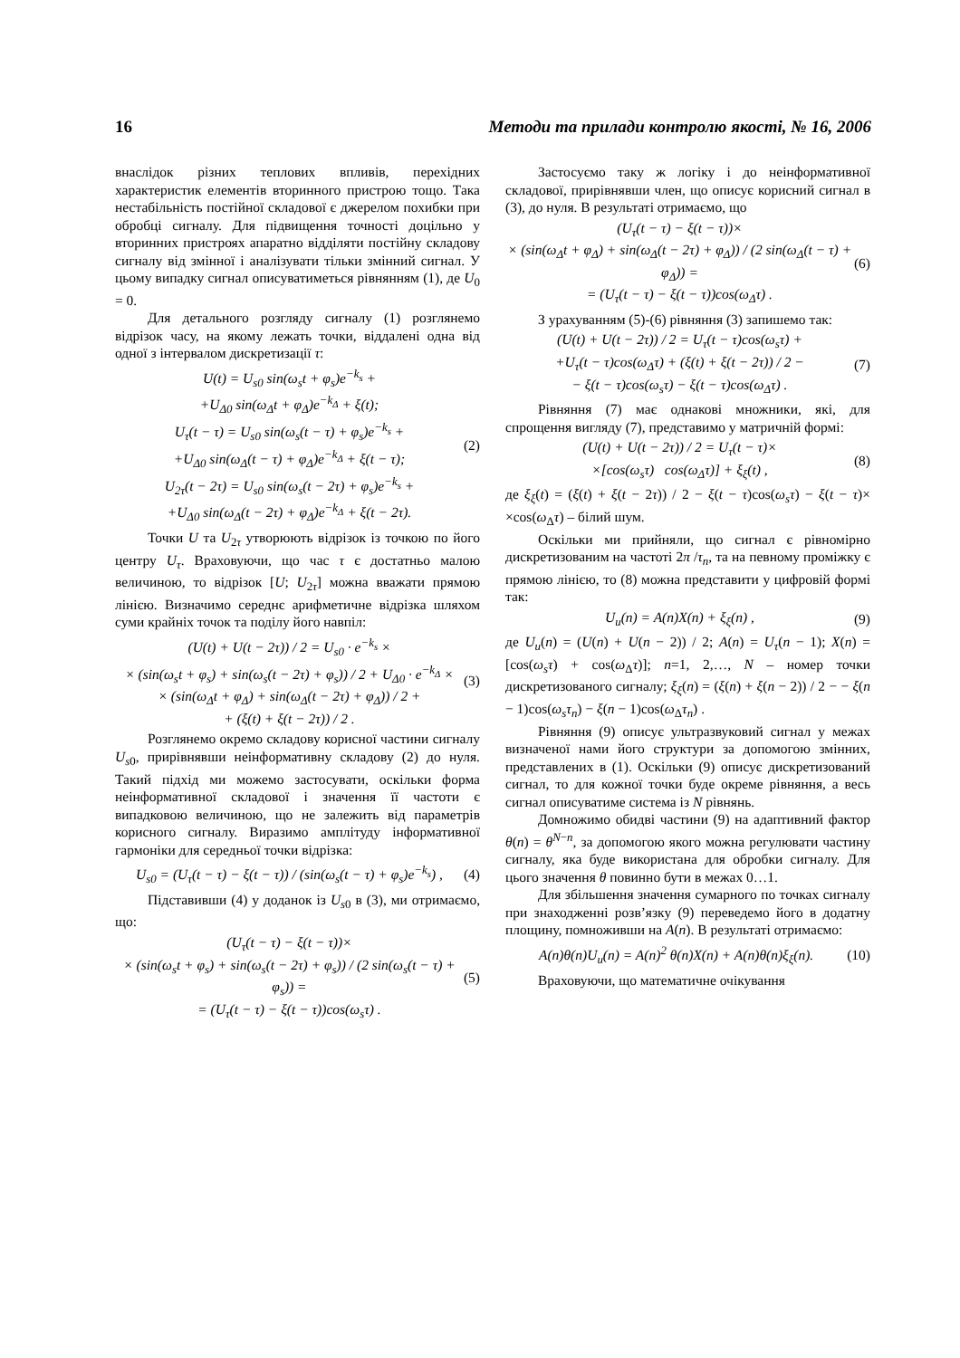16 Методи та прилади контролю якості, № 16, 2006
внаслідок різних теплових впливів, перехідних характеристик елементів вторинного пристрою тощо. Така нестабільність постійної складової є джерелом похибки при обробці сигналу. Для підвищення точності доцільно у вторинних пристроях апаратно відділяти постійну складову сигналу від змінної і аналізувати тільки змінний сигнал. У цьому випадку сигнал описуватиметься рівнянням (1), де U<sub>0</sub> = 0.
Для детального розгляду сигналу (1) розглянемо відрізок часу, на якому лежать точки, віддалені одна від одної з інтервалом дискретизації τ:
U(t) = U<sub>s0</sub> sin(ω<sub>s</sub>t + φ<sub>s</sub>)e<sup>−k<sub>s</sub></sup> +
+U<sub>Δ0</sub> sin(ω<sub>Δ</sub>t + φ<sub>Δ</sub>)e<sup>−k<sub>Δ</sub></sup> + ξ(t);
U<sub>τ</sub>(t − τ) = U<sub>s0</sub> sin(ω<sub>s</sub>(t − τ) + φ<sub>s</sub>)e<sup>−k<sub>s</sub></sup> +
+U<sub>Δ0</sub> sin(ω<sub>Δ</sub>(t − τ) + φ<sub>Δ</sub>)e<sup>−k<sub>Δ</sub></sup> + ξ(t − τ);
U<sub>2τ</sub>(t − 2τ) = U<sub>s0</sub> sin(ω<sub>s</sub>(t − 2τ) + φ<sub>s</sub>)e<sup>−k<sub>s</sub></sup> +
+U<sub>Δ0</sub> sin(ω<sub>Δ</sub>(t − 2τ) + φ<sub>Δ</sub>)e<sup>−k<sub>Δ</sub></sup> + ξ(t − 2τ).
(2)
Точки U та U<sub>2τ</sub> утворюють відрізок із точкою по його центру U<sub>τ</sub>. Враховуючи, що час τ є достатньо малою величиною, то відрізок [U; U<sub>2τ</sub>] можна вважати прямою лінією. Визначимо середнє арифметичне відрізка шляхом суми крайніх точок та поділу його навпіл:
(U(t) + U(t − 2τ)) / 2 = U<sub>s0</sub> · e<sup>−k<sub>s</sub></sup> ×
× (sin(ω<sub>s</sub>t + φ<sub>s</sub>) + sin(ω<sub>s</sub>(t − 2τ) + φ<sub>s</sub>)) / 2 + U<sub>Δ0</sub> · e<sup>−k<sub>Δ</sub></sup> ×
× (sin(ω<sub>Δ</sub>t + φ<sub>Δ</sub>) + sin(ω<sub>Δ</sub>(t − 2τ) + φ<sub>Δ</sub>)) / 2 +
+ (ξ(t) + ξ(t − 2τ)) / 2 .
(3)
Розглянемо окремо складову корисної частини сигналу U<sub>s0</sub>, прирівнявши неінформативну складову (2) до нуля. Такий підхід ми можемо застосувати, оскільки форма неінформативної складової і значення її частоти є випадковою величиною, що не залежить від параметрів корисного сигналу. Виразимо амплітуду інформативної гармоніки для середньої точки відрізка:
U<sub>s0</sub> = (U<sub>τ</sub>(t − τ) − ξ(t − τ)) / (sin(ω<sub>s</sub>(t − τ) + φ<sub>s</sub>)e<sup>−k<sub>s</sub></sup>) ,
(4)
Підставивши (4) у доданок із U<sub>s0</sub> в (3), ми отримаємо, що:
(U<sub>τ</sub>(t − τ) − ξ(t − τ))×
× (sin(ω<sub>s</sub>t + φ<sub>s</sub>) + sin(ω<sub>s</sub>(t − 2τ) + φ<sub>s</sub>)) / (2 sin(ω<sub>s</sub>(t − τ) + φ<sub>s</sub>)) =
= (U<sub>τ</sub>(t − τ) − ξ(t − τ))cos(ω<sub>s</sub>τ) .
(5)
Застосуємо таку ж логіку і до неінформативної складової, прирівнявши член, що описує корисний сигнал в (3), до нуля. В результаті отримаємо, що
(U<sub>τ</sub>(t − τ) − ξ(t − τ))×
× (sin(ω<sub>Δ</sub>t + φ<sub>Δ</sub>) + sin(ω<sub>Δ</sub>(t − 2τ) + φ<sub>Δ</sub>)) / (2 sin(ω<sub>Δ</sub>(t − τ) + φ<sub>Δ</sub>)) =
= (U<sub>τ</sub>(t − τ) − ξ(t − τ))cos(ω<sub>Δ</sub>τ) .
(6)
З урахуванням (5)-(6) рівняння (3) запишемо так:
(U(t) + U(t − 2τ)) / 2 = U<sub>τ</sub>(t − τ)cos(ω<sub>s</sub>τ) +
+U<sub>τ</sub>(t − τ)cos(ω<sub>Δ</sub>τ) + (ξ(t) + ξ(t − 2τ)) / 2 −
− ξ(t − τ)cos(ω<sub>s</sub>τ) − ξ(t − τ)cos(ω<sub>Δ</sub>τ) .
(7)
Рівняння (7) має однакові множники, які, для спрощення вигляду (7), представимо у матричній формі:
(U(t) + U(t − 2τ)) / 2 = U<sub>τ</sub>(t − τ)×
×[cos(ω<sub>s</sub>τ) cos(ω<sub>Δ</sub>τ)] + ξ<sub>ξ</sub>(t) ,
(8)
де ξ<sub>ξ</sub>(t) = (ξ(t) + ξ(t − 2τ)) / 2 − ξ(t − τ)cos(ω<sub>s</sub>τ) − ξ(t − τ)× ×cos(ω<sub>Δ</sub>τ) – білий шум.
Оскільки ми прийняли, що сигнал є рівномірно дискретизованим на частоті 2π /τ<sub>n</sub>, та на певному проміжку є прямою лінією, то (8) можна представити у цифровій формі так:
U<sub>u</sub>(n) = A(n)X(n) + ξ<sub>ξ</sub>(n) , (9)
де U<sub>u</sub>(n) = (U(n) + U(n − 2)) / 2; A(n) = U<sub>τ</sub>(n − 1); X(n) = [cos(ω<sub>s</sub>τ) + cos(ω<sub>Δ</sub>τ)]; n=1, 2,…, N – номер точки дискретизованого сигналу; ξ<sub>ξ</sub>(n) = (ξ(n) + ξ(n − 2)) / 2 − − ξ(n − 1)cos(ω<sub>s</sub>τ<sub>n</sub>) − ξ(n − 1)cos(ω<sub>Δ</sub>τ<sub>n</sub>) .
Рівняння (9) описує ультразвуковий сигнал у межах визначеної нами його структури за допомогою змінних, представлених в (1). Оскільки (9) описує дискретизований сигнал, то для кожної точки буде окреме рівняння, а весь сигнал описуватиме система із N рівнянь.
Домножимо обидві частини (9) на адаптивний фактор θ(n) = θ<sup>N−n</sup>, за допомогою якого можна регулювати частину сигналу, яка буде використана для обробки сигналу. Для цього значення θ повинно бути в межах 0…1.
Для збільшення значення сумарного по точках сигналу при знаходженні розв’язку (9) переведемо його в додатну площину, помноживши на A(n). В результаті отримаємо:
A(n)θ(n)U<sub>u</sub>(n) = A(n)<sup>2</sup> θ(n)X(n) + A(n)θ(n)ξ<sub>ξ</sub>(n).
(10)
Враховуючи, що математичне очікування